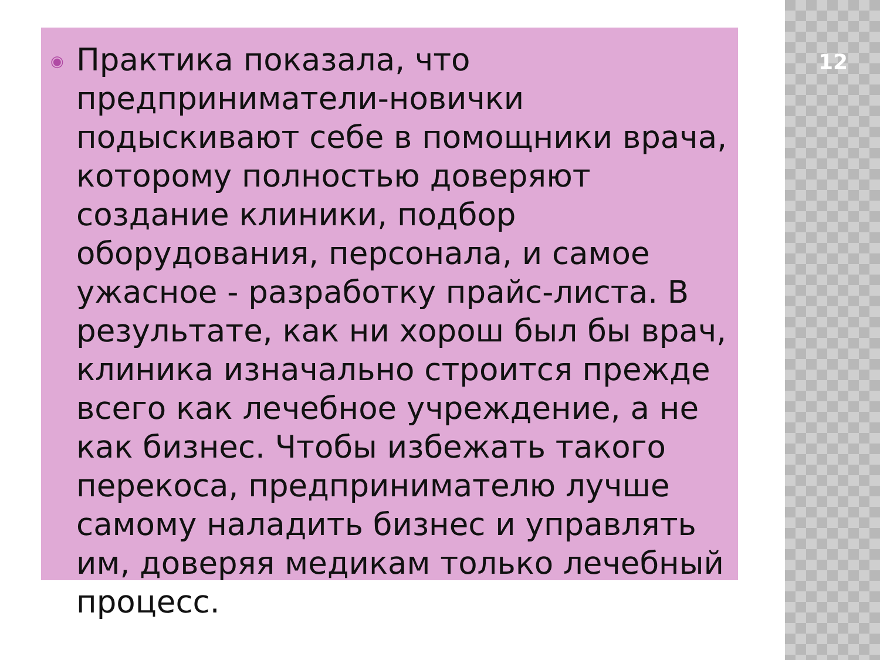12
◉
Практика показала, что предприниматели-новички подыскивают себе в помощники врача, которому полностью доверяют создание клиники, подбор оборудования, персонала, и самое ужасное - разработку прайс-листа. В результате, как ни хорош был бы врач, клиника изначально строится прежде всего как лечебное учреждение, а не как бизнес. Чтобы избежать такого перекоса, предпринимателю лучше самому наладить бизнес и управлять им, доверяя медикам только лечебный процесс.